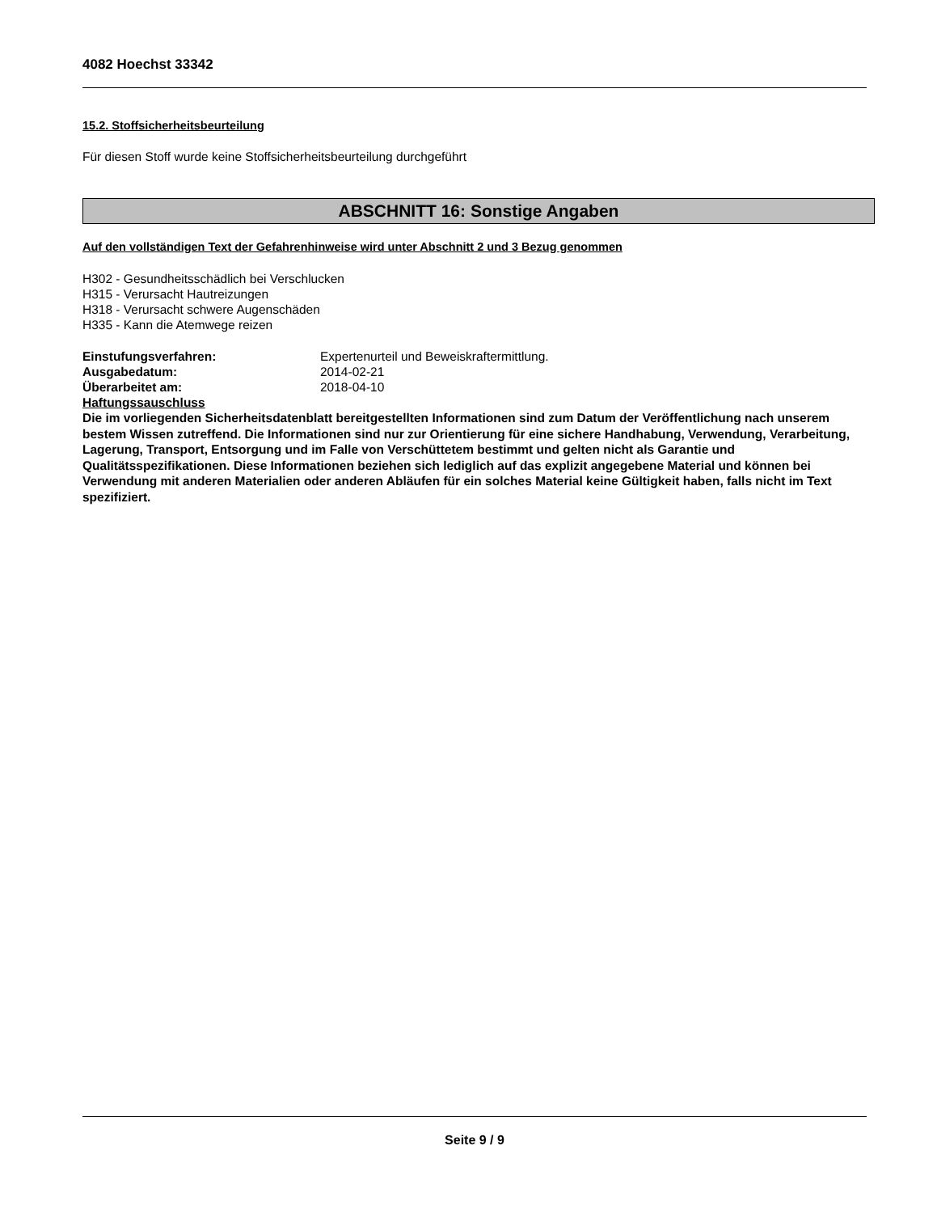4082 Hoechst 33342
15.2. Stoffsicherheitsbeurteilung
Für diesen Stoff wurde keine Stoffsicherheitsbeurteilung durchgeführt
ABSCHNITT 16: Sonstige Angaben
Auf den vollständigen Text der Gefahrenhinweise wird unter Abschnitt 2 und 3 Bezug genommen
H302 - Gesundheitsschädlich bei Verschlucken
H315 - Verursacht Hautreizungen
H318 - Verursacht schwere Augenschäden
H335 - Kann die Atemwege reizen
Einstufungsverfahren: Expertenurteil und Beweiskraftermittlung.
Ausgabedatum: 2014-02-21
Überarbeitet am: 2018-04-10
Haftungssauschluss
Die im vorliegenden Sicherheitsdatenblatt bereitgestellten Informationen sind zum Datum der Veröffentlichung nach unserem bestem Wissen zutreffend. Die Informationen sind nur zur Orientierung für eine sichere Handhabung, Verwendung, Verarbeitung, Lagerung, Transport, Entsorgung und im Falle von Verschüttetem bestimmt und gelten nicht als Garantie und Qualitätsspezifikationen. Diese Informationen beziehen sich lediglich auf das explizit angegebene Material und können bei Verwendung mit anderen Materialien oder anderen Abläufen für ein solches Material keine Gültigkeit haben, falls nicht im Text spezifiziert.
Seite 9 / 9